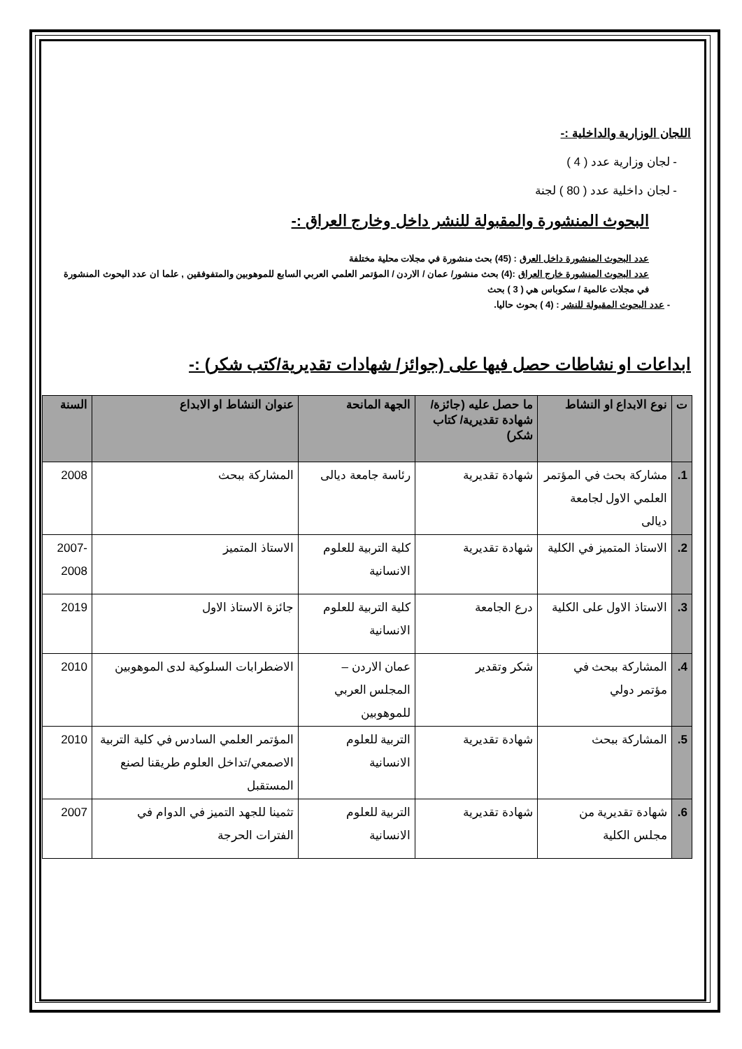اللجان الوزارية والداخلية :-
- لجان وزارية عدد ( 4 )
- لجان داخلية عدد ( 80 ) لجنة
البحوث المنشورة والمقبولة للنشر داخل وخارج العراق :-
عدد البحوث المنشورة داخل العرق : (45) بحث منشورة في مجلات محلية مختلفة
عدد البحوث المنشورة خارج العراق :(4) بحث منشور/ عمان / الاردن / المؤتمر العلمي العربي السابع للموهوبين والمتفوفقين , علما ان عدد البحوث المنشورة في مجلات عالمية / سكوباس هي ( 3 ) بحث
- عدد البحوث المقبولة للنشر : (4 ) بحوث حاليا.
ابداعات او نشاطات حصل فيها على (جوائز/ شهادات تقديرية/كتب شكر) :-
| ت | نوع الابداع او النشاط | ما حصل عليه (جائزة/شهادة تقديرية/ كتاب شكر) | الجهة المانحة | عنوان النشاط او الابداع | السنة |
| --- | --- | --- | --- | --- | --- |
| 1. | مشاركة بحث في المؤتمر العلمي الاول لجامعة ديالى | شهادة تقديرية | رئاسة جامعة ديالى | المشاركة ببحث | 2008 |
| 2. | الاستاذ المتميز في الكلية | شهادة تقديرية | كلية التربية للعلوم الانسانية | الاستاذ المتميز | 2007-2008 |
| 3. | الاستاذ الاول على الكلية | درع الجامعة | كلية التربية للعلوم الانسانية | جائزة الاستاذ الاول | 2019 |
| 4. | المشاركة ببحث في مؤتمر دولي | شكر وتقدير | عمان الاردن – المجلس العربي للموهوبين | الاضطرابات السلوكية لدى الموهوبين | 2010 |
| 5. | المشاركة ببحث | شهادة تقديرية | التربية للعلوم الانسانية | المؤتمر العلمي السادس في كلية التربية الاصمعي/تداخل العلوم طريقنا لصنع المستقبل | 2010 |
| 6. | شهادة تقديرية من مجلس الكلية | شهادة تقديرية | التربية للعلوم الانسانية | تثمينا للجهد التميز في الدوام في الفترات الحرجة | 2007 |